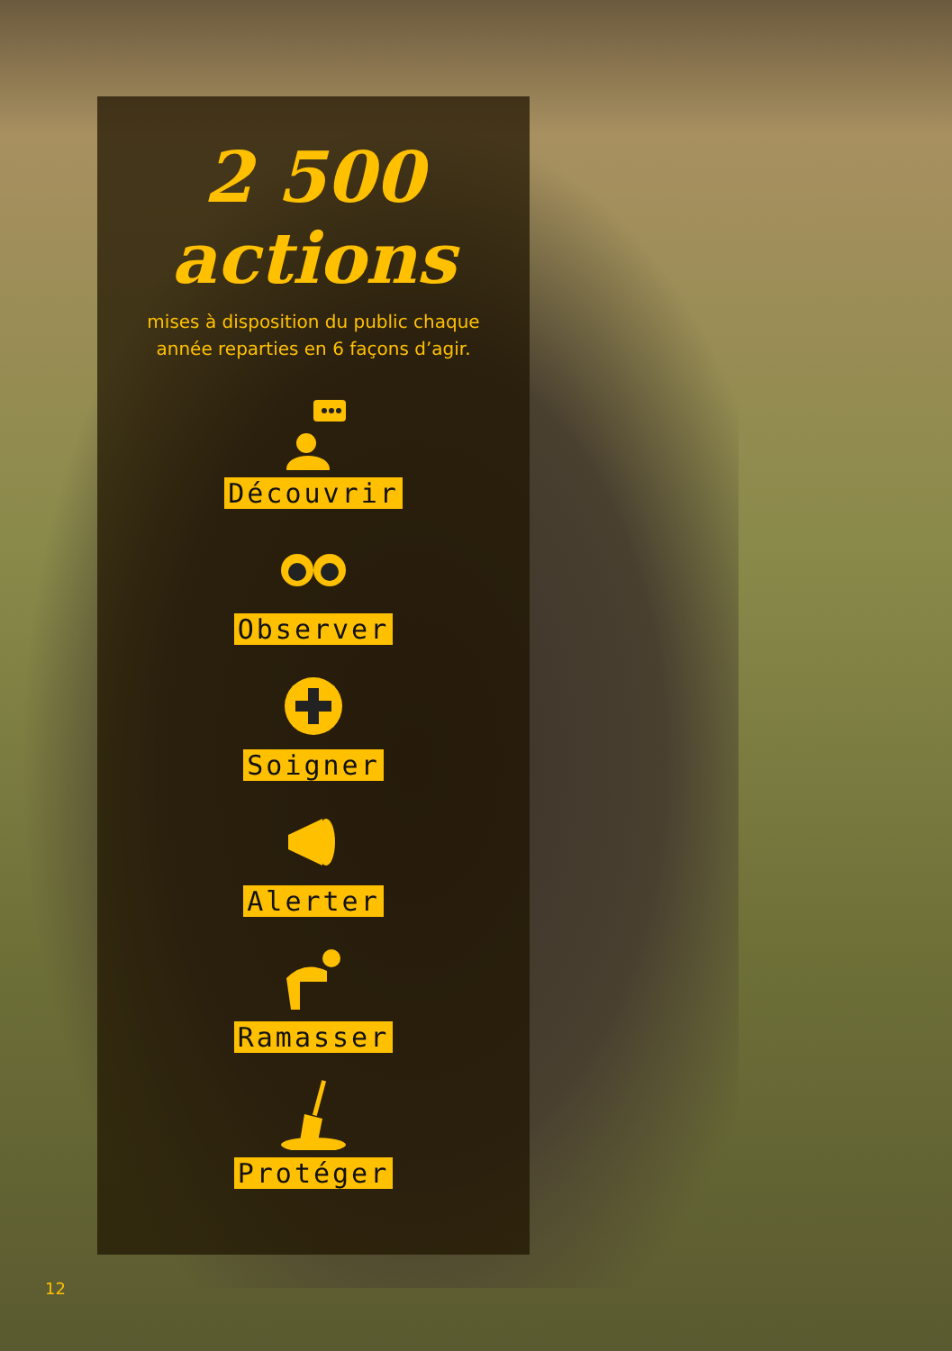2 500
actions
mises à disposition du public chaque
année reparties en 6 façons d’agir.
Découvrir
Observer
Soigner
Alerter
Ramasser
Protéger
12